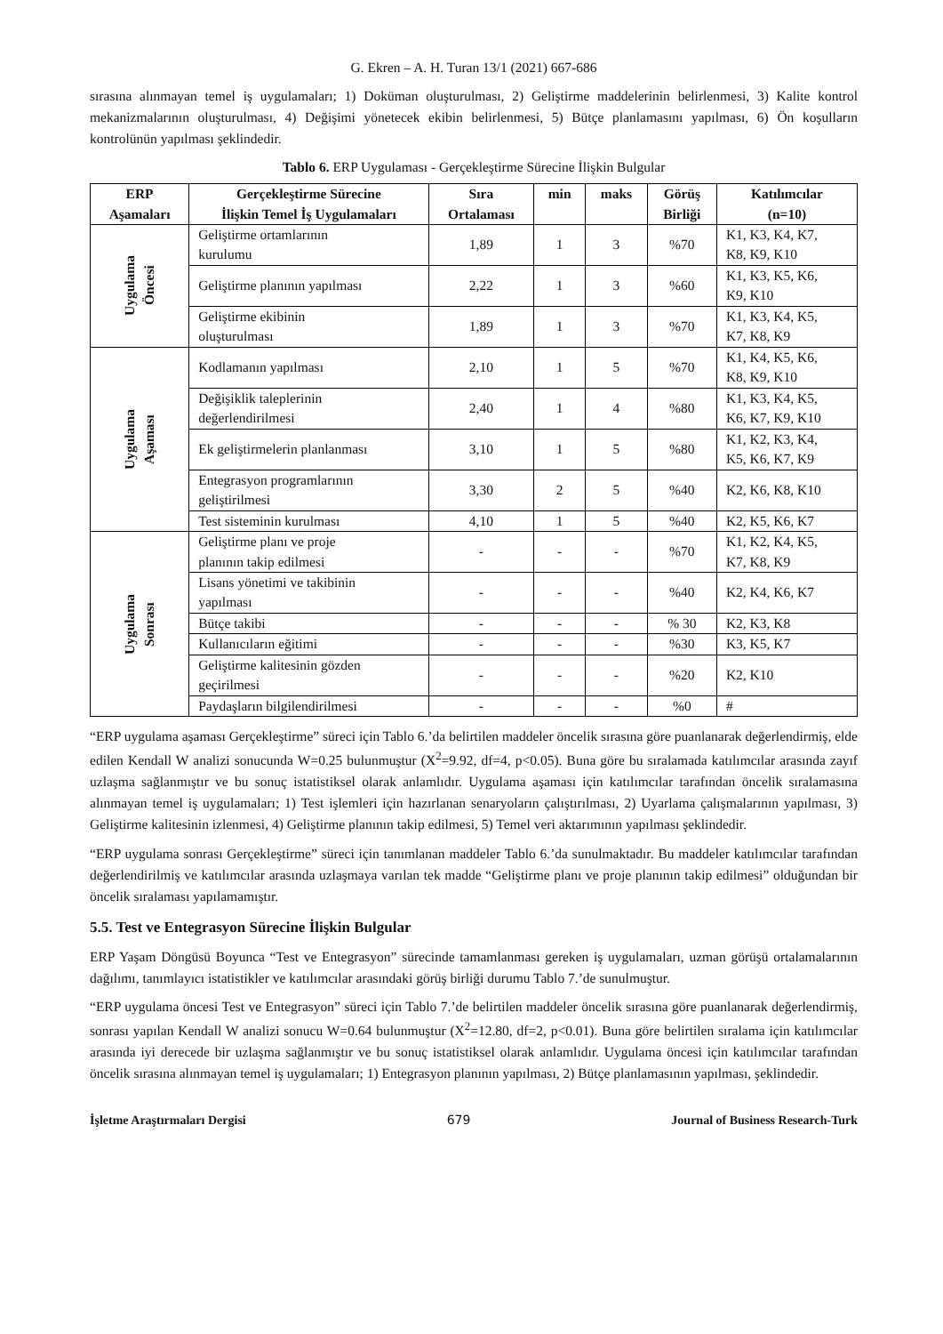G. Ekren – A. H. Turan 13/1 (2021) 667-686
sırasına alınmayan temel iş uygulamaları; 1) Doküman oluşturulması, 2) Geliştirme maddelerinin belirlenmesi, 3) Kalite kontrol mekanizmalarının oluşturulması, 4) Değişimi yönetecek ekibin belirlenmesi, 5) Bütçe planlamasını yapılması, 6) Ön koşulların kontrolünün yapılması şeklindedir.
Tablo 6. ERP Uygulaması - Gerçekleştirme Sürecine İlişkin Bulgular
| ERP Aşamaları | Gerçekleştirme Sürecine İlişkin Temel İş Uygulamaları | Sıra Ortalaması | min | maks | Görüş Birliği | Katılımcılar (n=10) |
| --- | --- | --- | --- | --- | --- | --- |
| Uygulama Öncesi | Geliştirme ortamlarının kurulumu | 1,89 | 1 | 3 | %70 | K1, K3, K4, K7, K8, K9, K10 |
| | Geliştirme planının yapılması | 2,22 | 1 | 3 | %60 | K1, K3, K5, K6, K9, K10 |
| | Geliştirme ekibinin oluşturulması | 1,89 | 1 | 3 | %70 | K1, K3, K4, K5, K7, K8, K9 |
| Uygulama Aşaması | Kodlamanın yapılması | 2,10 | 1 | 5 | %70 | K1, K4, K5, K6, K8, K9, K10 |
| | Değişiklik taleplerinin değerlendirilmesi | 2,40 | 1 | 4 | %80 | K1, K3, K4, K5, K6, K7, K9, K10 |
| | Ek geliştirmelerin planlanması | 3,10 | 1 | 5 | %80 | K1, K2, K3, K4, K5, K6, K7, K9 |
| | Entegrasyon programlarının geliştirilmesi | 3,30 | 2 | 5 | %40 | K2, K6, K8, K10 |
| | Test sisteminin kurulması | 4,10 | 1 | 5 | %40 | K2, K5, K6, K7 |
| Uygulama Sonrası | Geliştirme planı ve proje planının takip edilmesi | - | - | - | %70 | K1, K2, K4, K5, K7, K8, K9 |
| | Lisans yönetimi ve takibinin yapılması | - | - | - | %40 | K2, K4, K6, K7 |
| | Bütçe takibi | - | - | - | % 30 | K2, K3, K8 |
| | Kullanıcıların eğitimi | - | - | - | %30 | K3, K5, K7 |
| | Geliştirme kalitesinin gözden geçirilmesi | - | - | - | %20 | K2, K10 |
| | Paydaşların bilgilendirilmesi | - | - | - | %0 | # |
“ERP uygulama aşaması Gerçekleştirme” süreci için Tablo 6.’da belirtilen maddeler öncelik sırasına göre puanlanarak değerlendirmiş, elde edilen Kendall W analizi sonucunda W=0.25 bulunmuştur (X<sup>2</sup>=9.92, df=4, p<0.05). Buna göre bu sıralamada katılımcılar arasında zayıf uzlaşma sağlanmıştır ve bu sonuç istatistiksel olarak anlamlıdır. Uygulama aşaması için katılımcılar tarafından öncelik sıralamasına alınmayan temel iş uygulamaları; 1) Test işlemleri için hazırlanan senaryoların çalıştırılması, 2) Uyarlama çalışmalarının yapılması, 3) Geliştirme kalitesinin izlenmesi, 4) Geliştirme planının takip edilmesi, 5) Temel veri aktarımının yapılması şeklindedir.
“ERP uygulama sonrası Gerçekleştirme” süreci için tanımlanan maddeler Tablo 6.’da sunulmaktadır. Bu maddeler katılımcılar tarafından değerlendirilmiş ve katılımcılar arasında uzlaşmaya varılan tek madde “Geliştirme planı ve proje planının takip edilmesi” olduğundan bir öncelik sıralaması yapılamamıştır.
5.5. Test ve Entegrasyon Sürecine İlişkin Bulgular
ERP Yaşam Döngüsü Boyunca “Test ve Entegrasyon” sürecinde tamamlanması gereken iş uygulamaları, uzman görüşü ortalamalarının dağılımı, tanımlayıcı istatistikler ve katılımcılar arasındaki görüş birliği durumu Tablo 7.’de sunulmuştur.
“ERP uygulama öncesi Test ve Entegrasyon” süreci için Tablo 7.’de belirtilen maddeler öncelik sırasına göre puanlanarak değerlendirmiş, sonrası yapılan Kendall W analizi sonucu W=0.64 bulunmuştur (X<sup>2</sup>=12.80, df=2, p<0.01). Buna göre belirtilen sıralama için katılımcılar arasında iyi derecede bir uzlaşma sağlanmıştır ve bu sonuç istatistiksel olarak anlamlıdır. Uygulama öncesi için katılımcılar tarafından öncelik sırasına alınmayan temel iş uygulamaları; 1) Entegrasyon planının yapılması, 2) Bütçe planlamasının yapılması, şeklindedir.
İşletme Araştırmaları Dergisi 679 Journal of Business Research-Turk